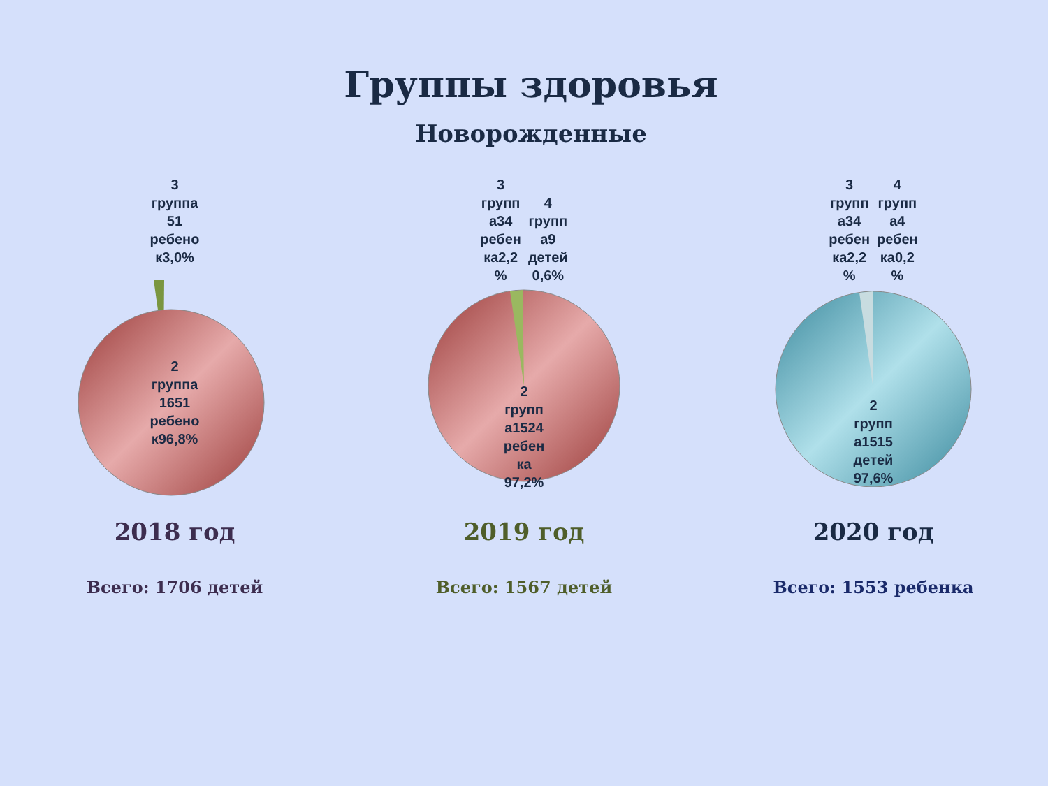Группы здоровья
Новорожденные
3
группа
51
ребено
к3,0%
2
группа
1651
ребено
к96,8%
2018 год
Всего: 1706 детей
3
групп
а34
ребен
ка2,2
%
4
групп
а9
детей
0,6%
2
групп
а1524
ребен
ка
97,2%
2019 год
Всего: 1567 детей
3
групп
а34
ребен
ка2,2
%
4
групп
а4
ребен
ка0,2
%
2
групп
а1515
детей
97,6%
2020 год
Всего: 1553 ребенка